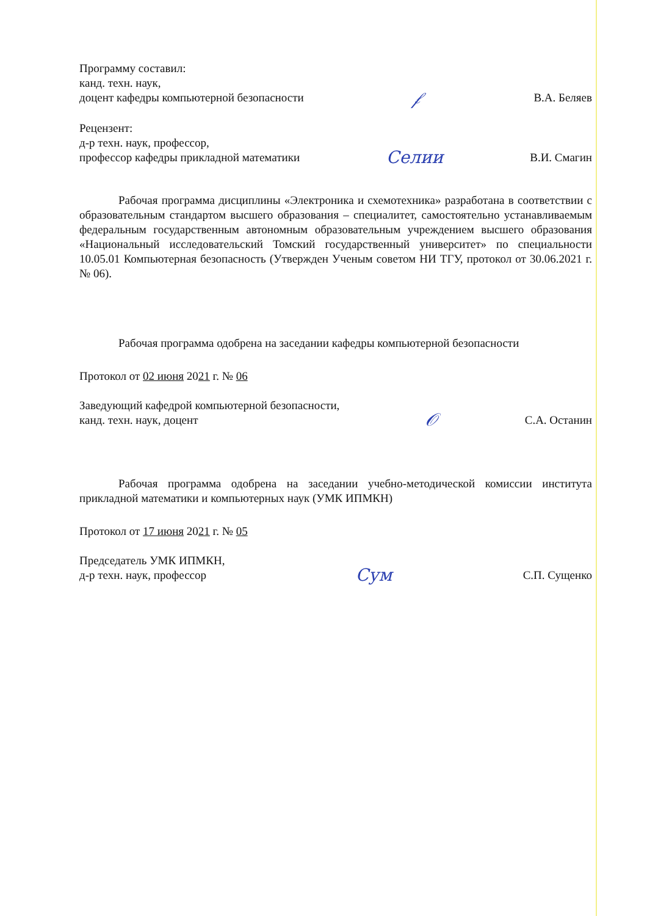Программу составил:
канд. техн. наук,
доцент кафедры компьютерной безопасности
𝒻
В.А. Беляев
Рецензент:
д-р техн. наук, профессор,
профессор кафедры прикладной математики
Селии
В.И. Смагин
Рабочая программа дисциплины «Электроника и схемотехника» разработана в соответствии с образовательным стандартом высшего образования – специалитет, самостоятельно устанавливаемым федеральным государственным автономным образовательным учреждением высшего образования «Национальный исследовательский Томский государственный университет» по специальности 10.05.01 Компьютерная безопасность (Утвержден Ученым советом НИ ТГУ, протокол от 30.06.2021 г. № 06).
Рабочая программа одобрена на заседании кафедры компьютерной безопасности
Протокол от 02 июня 2021 г. № 06
Заведующий кафедрой компьютерной безопасности,
канд. техн. наук, доцент
𝒪
С.А. Останин
Рабочая программа одобрена на заседании учебно-методической комиссии института прикладной математики и компьютерных наук (УМК ИПМКН)
Протокол от 17 июня 2021 г. № 05
Председатель УМК ИПМКН,
д-р техн. наук, профессор
Сум
С.П. Сущенко